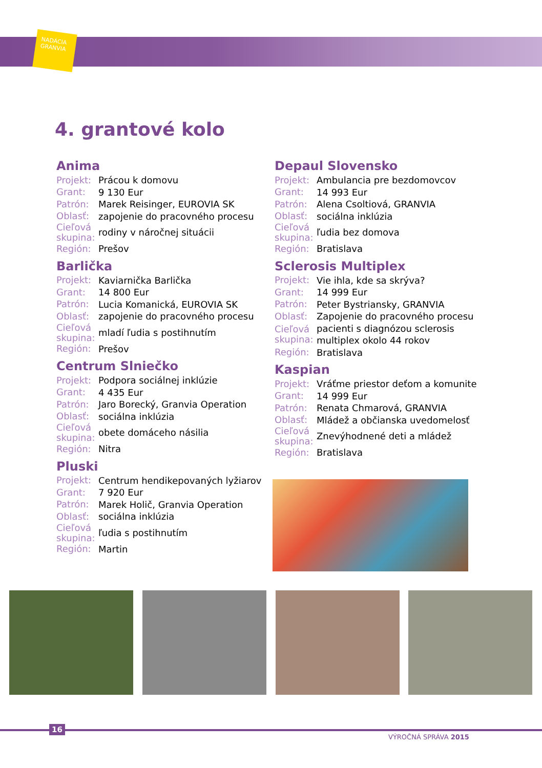NADÁCIA
GRANVIA
4. grantové kolo
Anima
| Projekt: | Prácou k domovu |
| Grant: | 9 130 Eur |
| Patrón: | Marek Reisinger, EUROVIA SK |
| Oblasť: | zapojenie do pracovného procesu |
| Cieľová skupina: | rodiny v náročnej situácii |
| Región: | Prešov |
Barlička
| Projekt: | Kaviarnička Barlička |
| Grant: | 14 800 Eur |
| Patrón: | Lucia Komanická, EUROVIA SK |
| Oblasť: | zapojenie do pracovného procesu |
| Cieľová skupina: | mladí ľudia s postihnutím |
| Región: | Prešov |
Centrum Slniečko
| Projekt: | Podpora sociálnej inklúzie |
| Grant: | 4 435 Eur |
| Patrón: | Jaro Borecký, Granvia Operation |
| Oblasť: | sociálna inklúzia |
| Cieľová skupina: | obete domáceho násilia |
| Región: | Nitra |
Pluski
| Projekt: | Centrum hendikepovaných lyžiarov |
| Grant: | 7 920 Eur |
| Patrón: | Marek Holič, Granvia Operation |
| Oblasť: | sociálna inklúzia |
| Cieľová skupina: | ľudia s postihnutím |
| Región: | Martin |
Depaul Slovensko
| Projekt: | Ambulancia pre bezdomovcov |
| Grant: | 14 993 Eur |
| Patrón: | Alena Csoltiová, GRANVIA |
| Oblasť: | sociálna inklúzia |
| Cieľová skupina: | ľudia bez domova |
| Región: | Bratislava |
Sclerosis Multiplex
| Projekt: | Vie ihla, kde sa skrýva? |
| Grant: | 14 999 Eur |
| Patrón: | Peter Bystriansky, GRANVIA |
| Oblasť: | Zapojenie do pracovného procesu |
| Cieľová skupina: | pacienti s diagnózou sclerosis multiplex okolo 44 rokov |
| Región: | Bratislava |
Kaspian
| Projekt: | Vráťme priestor deťom a komunite |
| Grant: | 14 999 Eur |
| Patrón: | Renata Chmarová, GRANVIA |
| Oblasť: | Mládež a občianska uvedomelosť |
| Cieľová skupina: | Znevýhodnené deti a mládež |
| Región: | Bratislava |
16
VÝROČNÁ SPRÁVA 2015